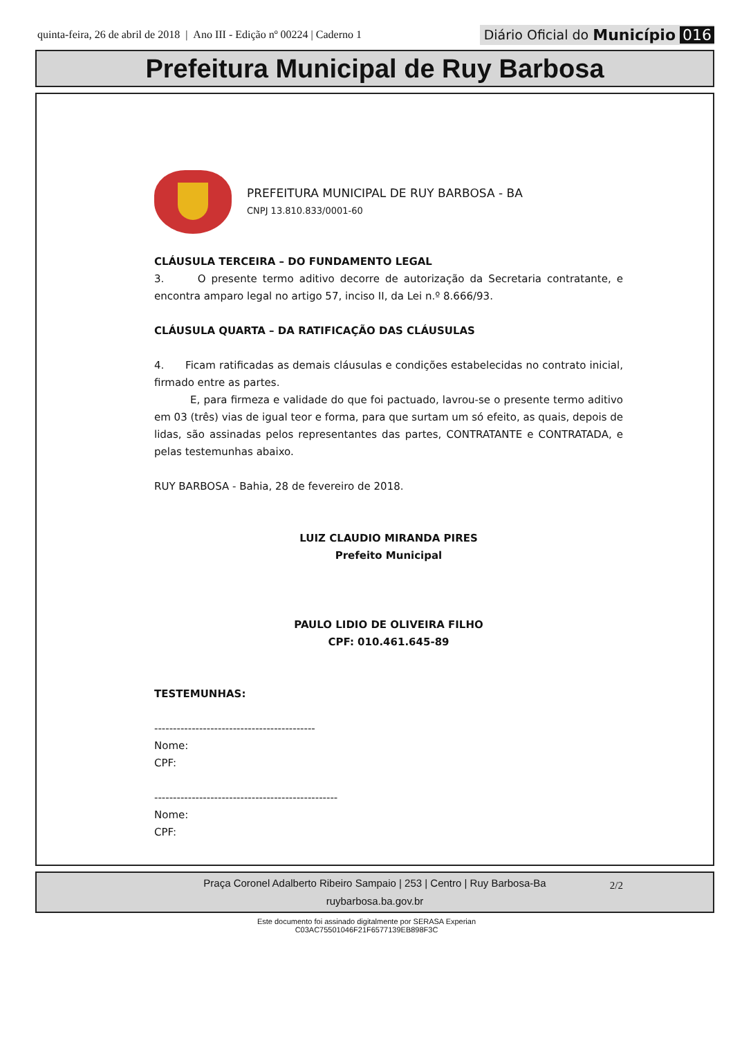quinta-feira, 26 de abril de 2018 | Ano III - Edição nº 00224 | Caderno 1
Diário Oficial do Município 016
Prefeitura Municipal de Ruy Barbosa
PREFEITURA MUNICIPAL DE RUY BARBOSA - BA
CNPJ 13.810.833/0001-60
CLÁUSULA TERCEIRA – DO FUNDAMENTO LEGAL
3. O presente termo aditivo decorre de autorização da Secretaria contratante, e encontra amparo legal no artigo 57, inciso II, da Lei n.º 8.666/93.
CLÁUSULA QUARTA – DA RATIFICAÇÃO DAS CLÁUSULAS
4. Ficam ratificadas as demais cláusulas e condições estabelecidas no contrato inicial, firmado entre as partes.
E, para firmeza e validade do que foi pactuado, lavrou-se o presente termo aditivo em 03 (três) vias de igual teor e forma, para que surtam um só efeito, as quais, depois de lidas, são assinadas pelos representantes das partes, CONTRATANTE e CONTRATADA, e pelas testemunhas abaixo.
RUY BARBOSA - Bahia, 28 de fevereiro de 2018.
LUIZ CLAUDIO MIRANDA PIRES
Prefeito Municipal
PAULO LIDIO DE OLIVEIRA FILHO
CPF: 010.461.645-89
TESTEMUNHAS:
-------------------------------------------
Nome:
CPF:
-------------------------------------------------
Nome:
CPF:
2/2
Praça Coronel Adalberto Ribeiro Sampaio | 253 | Centro | Ruy Barbosa-Ba
ruybarbosa.ba.gov.br
Este documento foi assinado digitalmente por SERASA Experian
C03AC75501046F21F6577139EB898F3C